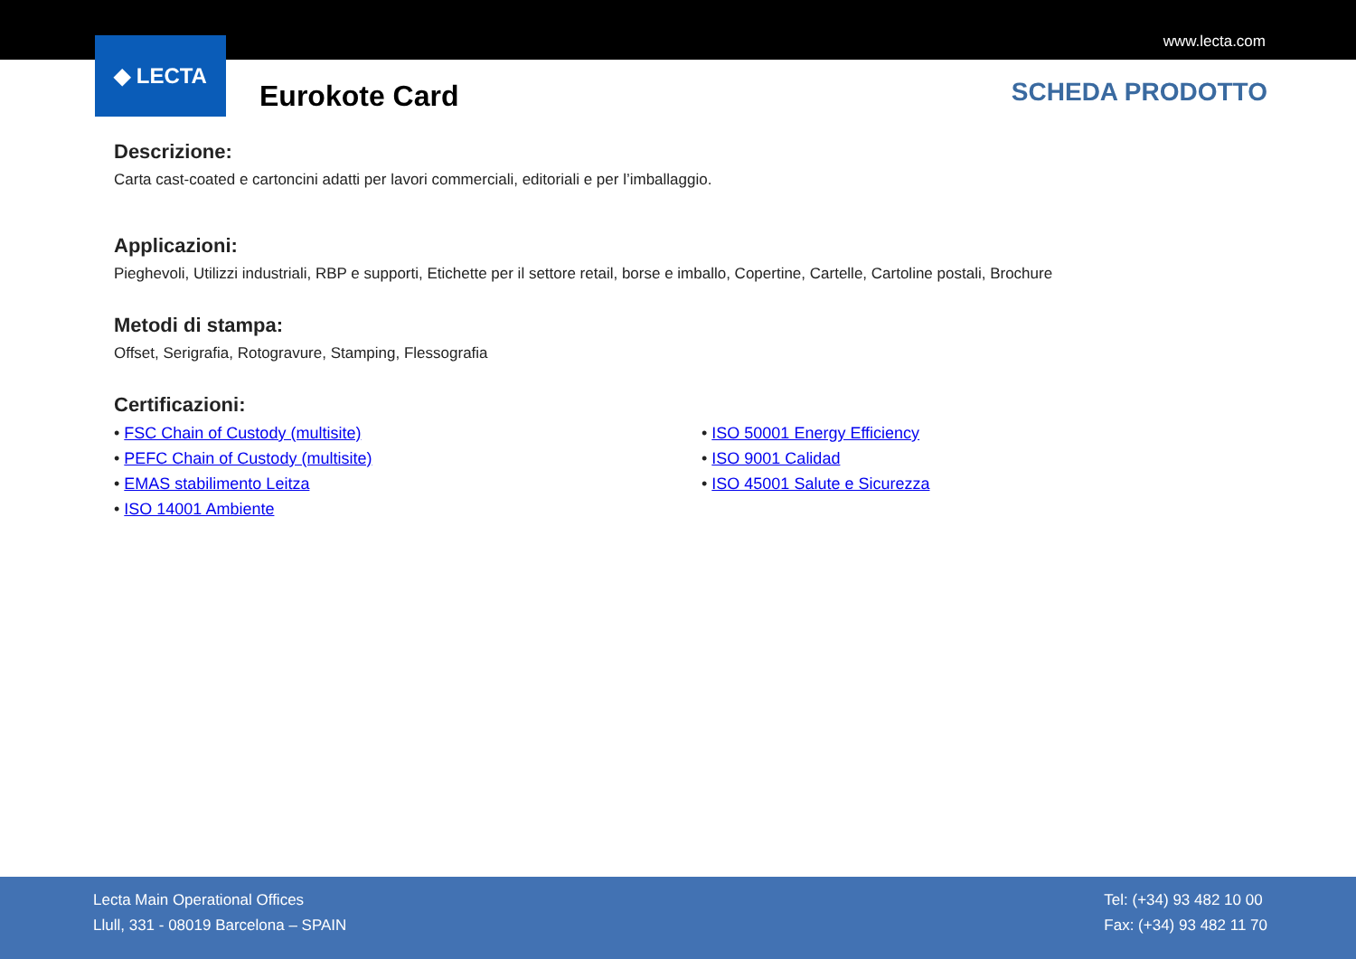www.lecta.com
◆ LECTA
Eurokote Card SCHEDA PRODOTTO
Descrizione:
Carta cast-coated e cartoncini adatti per lavori commerciali, editoriali e per l’imballaggio.
Applicazioni:
Pieghevoli, Utilizzi industriali, RBP e supporti, Etichette per il settore retail, borse e imballo, Copertine, Cartelle, Cartoline postali, Brochure
Metodi di stampa:
Offset, Serigrafia, Rotogravure, Stamping, Flessografia
Certificazioni:
• FSC Chain of Custody (multisite)
• PEFC Chain of Custody (multisite)
• EMAS stabilimento Leitza
• ISO 14001 Ambiente
• ISO 50001 Energy Efficiency
• ISO 9001 Calidad
• ISO 45001 Salute e Sicurezza
Lecta Main Operational Offices
Llull, 331 - 08019 Barcelona – SPAIN
Tel: (+34) 93 482 10 00
Fax: (+34) 93 482 11 70